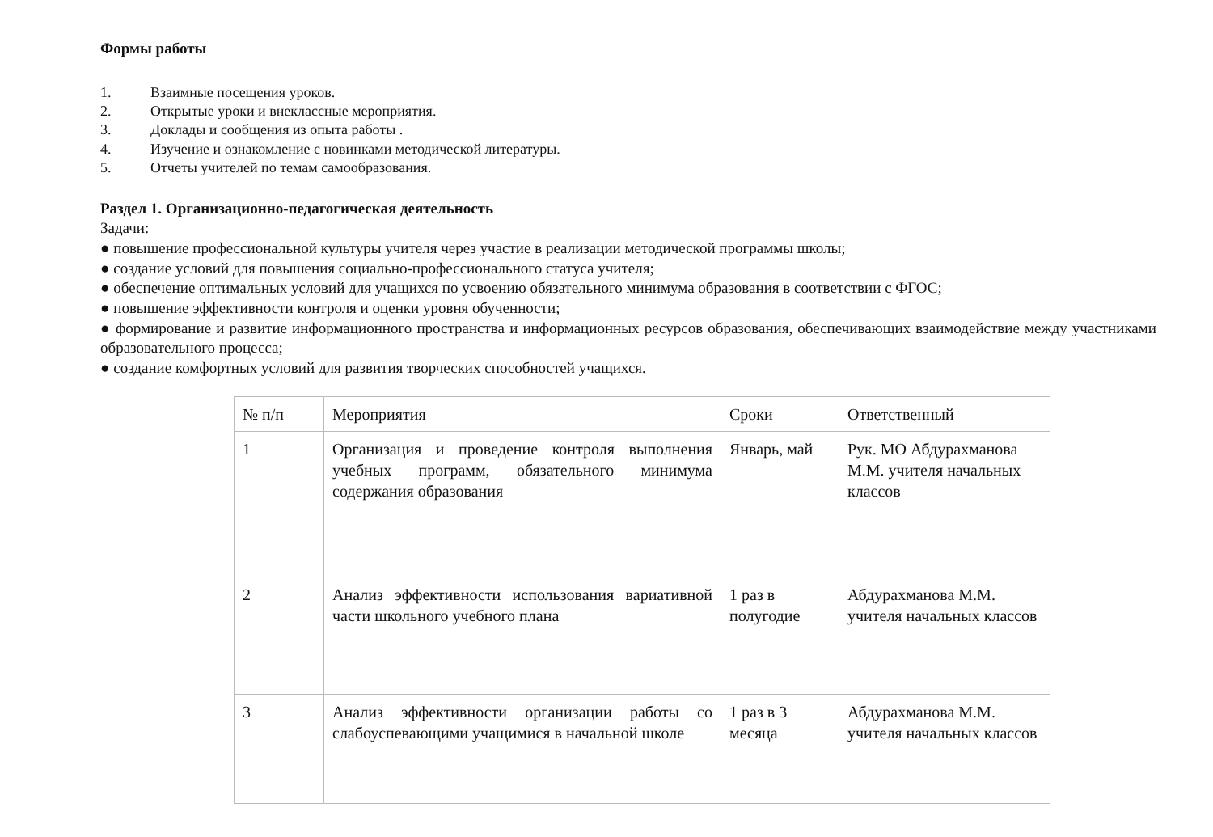Формы работы
1. Взаимные посещения уроков.
2. Открытые уроки и внеклассные мероприятия.
3. Доклады и сообщения из опыта работы .
4. Изучение и ознакомление с новинками методической литературы.
5. Отчеты учителей по темам самообразования.
Раздел 1. Организационно-педагогическая деятельность
Задачи:
● повышение профессиональной культуры учителя через участие в реализации методической программы школы;
● создание условий для повышения социально-профессионального статуса учителя;
● обеспечение оптимальных условий для учащихся по усвоению обязательного минимума образования в соответствии с ФГОС;
● повышение эффективности контроля и оценки уровня обученности;
● формирование и развитие информационного пространства и информационных ресурсов образования, обеспечивающих взаимодействие между участниками образовательного процесса;
● создание комфортных условий для развития творческих способностей учащихся.
| № п/п | Мероприятия | Сроки | Ответственный |
| 1 | Организация и проведение контроля выполнения учебных программ, обязательного минимума содержания образования | Январь, май | Рук. МО Абдурахманова М.М. учителя начальных классов |
| 2 | Анализ эффективности использования вариативной части школьного учебного плана | 1 раз в полугодие | Абдурахманова М.М. учителя начальных классов |
| 3 | Анализ эффективности организации работы со слабоуспевающими учащимися в начальной школе | 1 раз в 3 месяца | Абдурахманова М.М. учителя начальных классов |